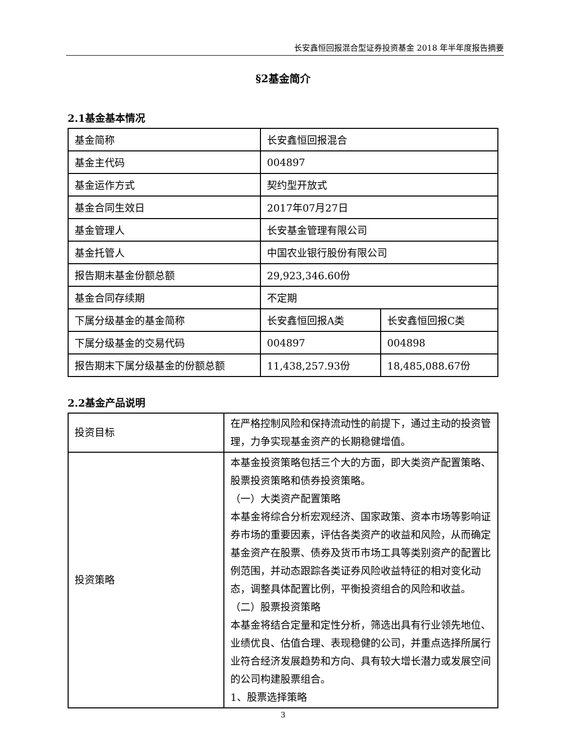长安鑫恒回报混合型证券投资基金 2018 年半年度报告摘要
§2基金简介
2.1基金基本情况
| 基金简称 | 长安鑫恒回报混合 | |
| 基金主代码 | 004897 | |
| 基金运作方式 | 契约型开放式 | |
| 基金合同生效日 | 2017年07月27日 | |
| 基金管理人 | 长安基金管理有限公司 | |
| 基金托管人 | 中国农业银行股份有限公司 | |
| 报告期末基金份额总额 | 29,923,346.60份 | |
| 基金合同存续期 | 不定期 | |
| 下属分级基金的基金简称 | 长安鑫恒回报A类 | 长安鑫恒回报C类 |
| 下属分级基金的交易代码 | 004897 | 004898 |
| 报告期末下属分级基金的份额总额 | 11,438,257.93份 | 18,485,088.67份 |
2.2基金产品说明
| 投资目标 | 在严格控制风险和保持流动性的前提下，通过主动的投资管理，力争实现基金资产的长期稳健增值。 |
| 投资策略 | 本基金投资策略包括三个大的方面，即大类资产配置策略、股票投资策略和债券投资策略。 （一）大类资产配置策略 本基金将综合分析宏观经济、国家政策、资本市场等影响证券市场的重要因素，评估各类资产的收益和风险，从而确定基金资产在股票、债券及货币市场工具等类别资产的配置比例范围，并动态跟踪各类证券风险收益特征的相对变化动态，调整具体配置比例，平衡投资组合的风险和收益。 （二）股票投资策略 本基金将结合定量和定性分析，筛选出具有行业领先地位、业绩优良、估值合理、表现稳健的公司，并重点选择所属行业符合经济发展趋势和方向、具有较大增长潜力或发展空间的公司构建股票组合。 1、股票选择策略 |
3